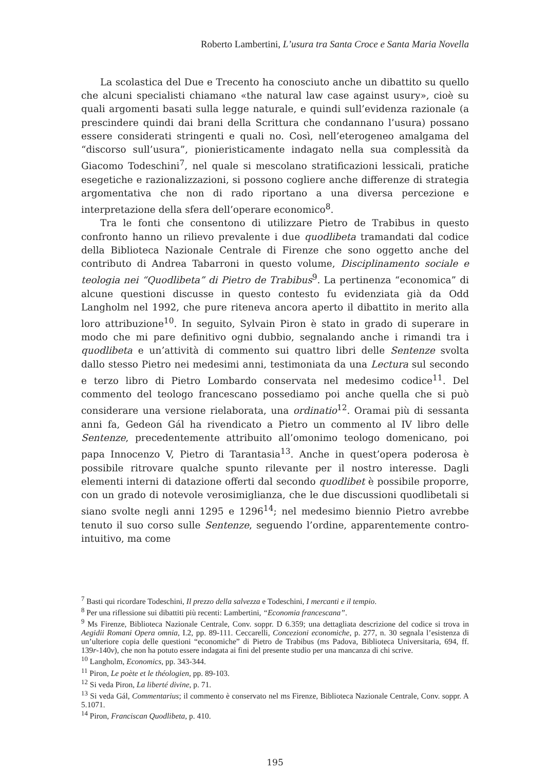Roberto Lambertini, L’usura tra Santa Croce e Santa Maria Novella
La scolastica del Due e Trecento ha conosciuto anche un dibattito su quello che alcuni specialisti chiamano «the natural law case against usury», cioè su quali argomenti basati sulla legge naturale, e quindi sull’evidenza razionale (a prescindere quindi dai brani della Scrittura che condannano l’usura) possano essere considerati stringenti e quali no. Così, nell’eterogeneo amalgama del “discorso sull’usura”, pionieristicamente indagato nella sua complessità da Giacomo Todeschini<sup>7</sup>, nel quale si mescolano stratificazioni lessicali, pratiche esegetiche e razionalizzazioni, si possono cogliere anche differenze di strategia argomentativa che non di rado riportano a una diversa percezione e interpretazione della sfera dell’operare economico<sup>8</sup>.
Tra le fonti che consentono di utilizzare Pietro de Trabibus in questo confronto hanno un rilievo prevalente i due quodlibeta tramandati dal codice della Biblioteca Nazionale Centrale di Firenze che sono oggetto anche del contributo di Andrea Tabarroni in questo volume, Disciplinamento sociale e teologia nei “Quodlibeta” di Pietro de Trabibus<sup>9</sup>. La pertinenza “economica” di alcune questioni discusse in questo contesto fu evidenziata già da Odd Langholm nel 1992, che pure riteneva ancora aperto il dibattito in merito alla loro attribuzione<sup>10</sup>. In seguito, Sylvain Piron è stato in grado di superare in modo che mi pare definitivo ogni dubbio, segnalando anche i rimandi tra i quodlibeta e un’attività di commento sui quattro libri delle Sentenze svolta dallo stesso Pietro nei medesimi anni, testimoniata da una Lectura sul secondo e terzo libro di Pietro Lombardo conservata nel medesimo codice<sup>11</sup>. Del commento del teologo francescano possediamo poi anche quella che si può considerare una versione rielaborata, una ordinatio<sup>12</sup>. Oramai più di sessanta anni fa, Gedeon Gál ha rivendicato a Pietro un commento al IV libro delle Sentenze, precedentemente attribuito all’omonimo teologo domenicano, poi papa Innocenzo V, Pietro di Tarantasia<sup>13</sup>. Anche in quest’opera poderosa è possibile ritrovare qualche spunto rilevante per il nostro interesse. Dagli elementi interni di datazione offerti dal secondo quodlibet è possibile proporre, con un grado di notevole verosimiglianza, che le due discussioni quodlibetali si siano svolte negli anni 1295 e 1296<sup>14</sup>; nel medesimo biennio Pietro avrebbe tenuto il suo corso sulle Sentenze, seguendo l’ordine, apparentemente contro-intuitivo, ma come
<sup>7</sup> Basti qui ricordare Todeschini, Il prezzo della salvezza e Todeschini, I mercanti e il tempio.
<sup>8</sup> Per una riflessione sui dibattiti più recenti: Lambertini, “Economia francescana”.
<sup>9</sup> Ms Firenze, Biblioteca Nazionale Centrale, Conv. soppr. D 6.359; una dettagliata descrizione del codice si trova in Aegidii Romani Opera omnia, I.2, pp. 89-111. Ceccarelli, Concezioni economiche, p. 277, n. 30 segnala l’esistenza di un’ulteriore copia delle questioni “economiche” di Pietro de Trabibus (ms Padova, Biblioteca Universitaria, 694, ff. 139r-140v), che non ha potuto essere indagata ai fini del presente studio per una mancanza di chi scrive.
<sup>10</sup> Langholm, Economics, pp. 343-344.
<sup>11</sup> Piron, Le poète et le théologien, pp. 89-103.
<sup>12</sup> Si veda Piron, La liberté divine, p. 71.
<sup>13</sup> Si veda Gál, Commentarius; il commento è conservato nel ms Firenze, Biblioteca Nazionale Centrale, Conv. soppr. A 5.1071.
<sup>14</sup> Piron, Franciscan Quodlibeta, p. 410.
195